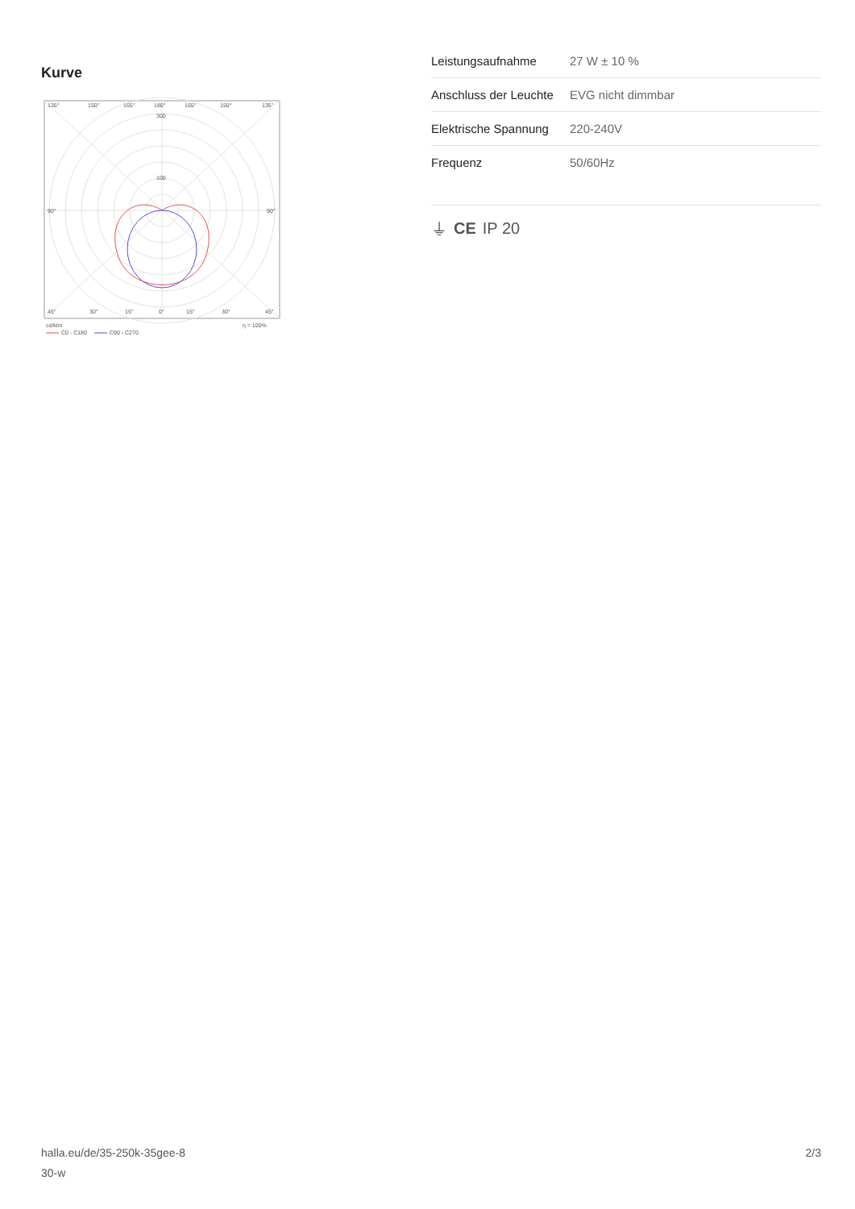Kurve
135°
150°
165°
180°
165°
150°
135°
300
100
90°
90°
45°
30°
15°
0°
15°
30°
45°
cd/klm
η = 100%
C0 - C180
C90 - C270
| Leistungsaufnahme | 27 W ± 10 % |
| Anschluss der Leuchte | EVG nicht dimmbar |
| Elektrische Spannung | 220-240V |
| Frequenz | 50/60Hz |
⏚ CE IP 20
halla.eu/de/35-250k-35gee-8
30-w
2/3